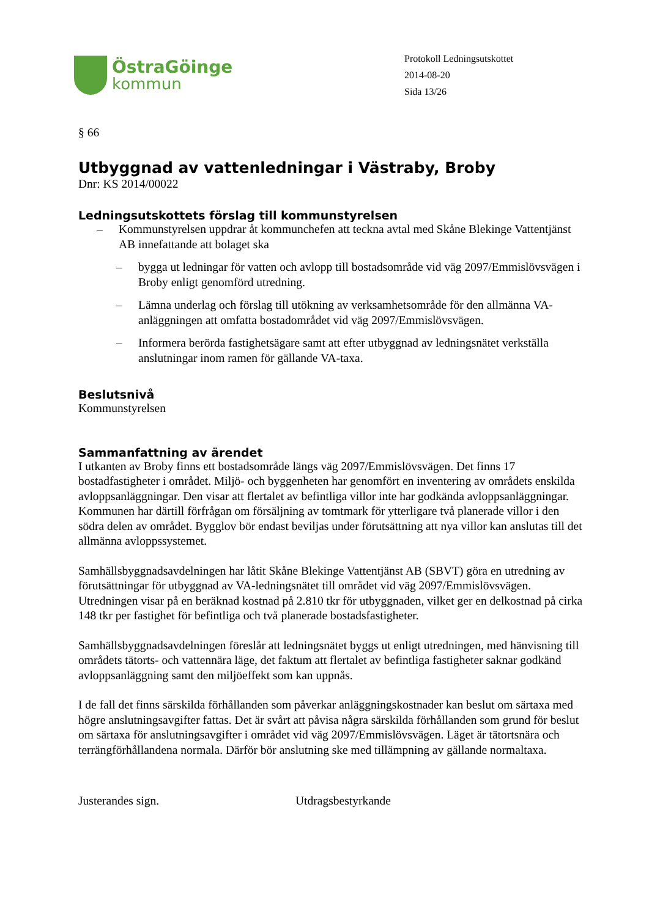ÖstraGöinge
kommun
Protokoll Ledningsutskottet
2014-08-20
Sida 13/26
§ 66
Utbyggnad av vattenledningar i Västraby, Broby
Dnr: KS 2014/00022
Ledningsutskottets förslag till kommunstyrelsen
– Kommunstyrelsen uppdrar åt kommunchefen att teckna avtal med Skåne Blekinge Vattentjänst AB innefattande att bolaget ska
– bygga ut ledningar för vatten och avlopp till bostadsområde vid väg 2097/Emmislövsvägen i Broby enligt genomförd utredning.
– Lämna underlag och förslag till utökning av verksamhetsområde för den allmänna VA-anläggningen att omfatta bostadområdet vid väg 2097/Emmislövsvägen.
– Informera berörda fastighetsägare samt att efter utbyggnad av ledningsnätet verkställa anslutningar inom ramen för gällande VA-taxa.
Beslutsnivå
Kommunstyrelsen
Sammanfattning av ärendet
I utkanten av Broby finns ett bostadsområde längs väg 2097/Emmislövsvägen. Det finns 17 bostadfastigheter i området. Miljö- och byggenheten har genomfört en inventering av områdets enskilda avloppsanläggningar. Den visar att flertalet av befintliga villor inte har godkända avloppsanläggningar. Kommunen har därtill förfrågan om försäljning av tomtmark för ytterligare två planerade villor i den södra delen av området. Bygglov bör endast beviljas under förutsättning att nya villor kan anslutas till det allmänna avloppssystemet.
Samhällsbyggnadsavdelningen har låtit Skåne Blekinge Vattentjänst AB (SBVT) göra en utredning av förutsättningar för utbyggnad av VA-ledningsnätet till området vid väg 2097/Emmislövsvägen. Utredningen visar på en beräknad kostnad på 2.810 tkr för utbyggnaden, vilket ger en delkostnad på cirka 148 tkr per fastighet för befintliga och två planerade bostadsfastigheter.
Samhällsbyggnadsavdelningen föreslår att ledningsnätet byggs ut enligt utredningen, med hänvisning till områdets tätorts- och vattennära läge, det faktum att flertalet av befintliga fastigheter saknar godkänd avloppsanläggning samt den miljöeffekt som kan uppnås.
I de fall det finns särskilda förhållanden som påverkar anläggningskostnader kan beslut om särtaxa med högre anslutningsavgifter fattas. Det är svårt att påvisa några särskilda förhållanden som grund för beslut om särtaxa för anslutningsavgifter i området vid väg 2097/Emmislövsvägen. Läget är tätortsnära och terrängförhållandena normala. Därför bör anslutning ske med tillämpning av gällande normaltaxa.
Justerandes sign. Utdragsbestyrkande